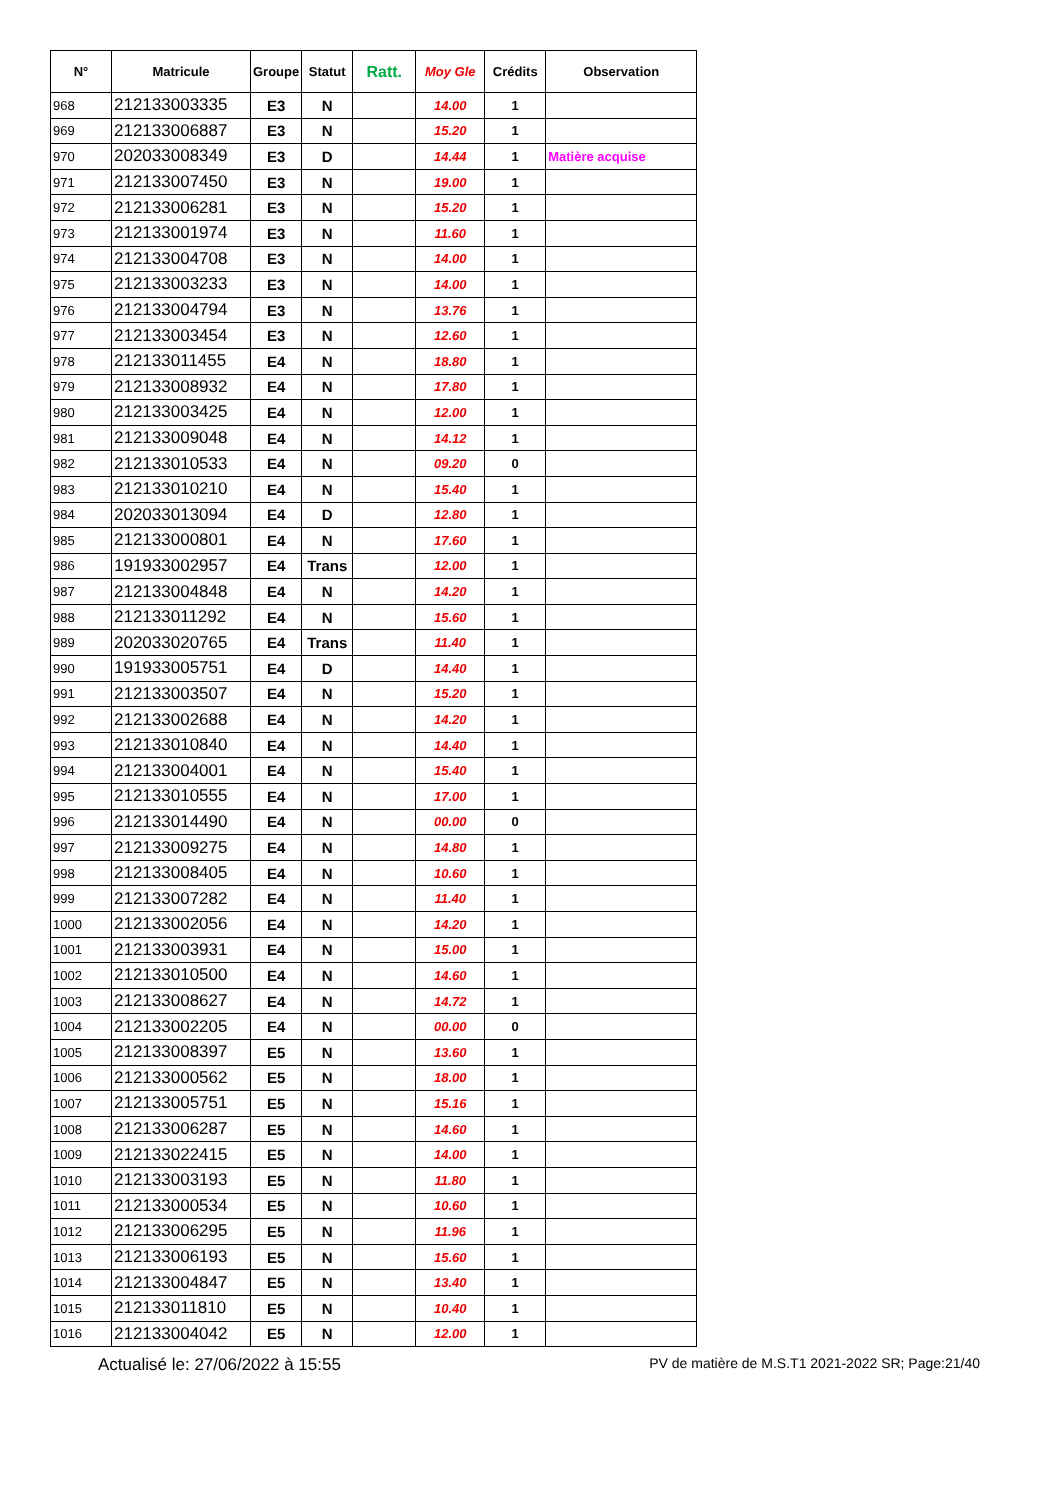| N° | Matricule | Groupe | Statut | Ratt. | Moy Gle | Crédits | Observation |
| --- | --- | --- | --- | --- | --- | --- | --- |
| 968 | 212133003335 | E3 | N | | 14.00 | 1 | |
| 969 | 212133006887 | E3 | N | | 15.20 | 1 | |
| 970 | 202033008349 | E3 | D | | 14.44 | 1 | Matière acquise |
| 971 | 212133007450 | E3 | N | | 19.00 | 1 | |
| 972 | 212133006281 | E3 | N | | 15.20 | 1 | |
| 973 | 212133001974 | E3 | N | | 11.60 | 1 | |
| 974 | 212133004708 | E3 | N | | 14.00 | 1 | |
| 975 | 212133003233 | E3 | N | | 14.00 | 1 | |
| 976 | 212133004794 | E3 | N | | 13.76 | 1 | |
| 977 | 212133003454 | E3 | N | | 12.60 | 1 | |
| 978 | 212133011455 | E4 | N | | 18.80 | 1 | |
| 979 | 212133008932 | E4 | N | | 17.80 | 1 | |
| 980 | 212133003425 | E4 | N | | 12.00 | 1 | |
| 981 | 212133009048 | E4 | N | | 14.12 | 1 | |
| 982 | 212133010533 | E4 | N | | 09.20 | 0 | |
| 983 | 212133010210 | E4 | N | | 15.40 | 1 | |
| 984 | 202033013094 | E4 | D | | 12.80 | 1 | |
| 985 | 212133000801 | E4 | N | | 17.60 | 1 | |
| 986 | 191933002957 | E4 | Trans | | 12.00 | 1 | |
| 987 | 212133004848 | E4 | N | | 14.20 | 1 | |
| 988 | 212133011292 | E4 | N | | 15.60 | 1 | |
| 989 | 202033020765 | E4 | Trans | | 11.40 | 1 | |
| 990 | 191933005751 | E4 | D | | 14.40 | 1 | |
| 991 | 212133003507 | E4 | N | | 15.20 | 1 | |
| 992 | 212133002688 | E4 | N | | 14.20 | 1 | |
| 993 | 212133010840 | E4 | N | | 14.40 | 1 | |
| 994 | 212133004001 | E4 | N | | 15.40 | 1 | |
| 995 | 212133010555 | E4 | N | | 17.00 | 1 | |
| 996 | 212133014490 | E4 | N | | 00.00 | 0 | |
| 997 | 212133009275 | E4 | N | | 14.80 | 1 | |
| 998 | 212133008405 | E4 | N | | 10.60 | 1 | |
| 999 | 212133007282 | E4 | N | | 11.40 | 1 | |
| 1000 | 212133002056 | E4 | N | | 14.20 | 1 | |
| 1001 | 212133003931 | E4 | N | | 15.00 | 1 | |
| 1002 | 212133010500 | E4 | N | | 14.60 | 1 | |
| 1003 | 212133008627 | E4 | N | | 14.72 | 1 | |
| 1004 | 212133002205 | E4 | N | | 00.00 | 0 | |
| 1005 | 212133008397 | E5 | N | | 13.60 | 1 | |
| 1006 | 212133000562 | E5 | N | | 18.00 | 1 | |
| 1007 | 212133005751 | E5 | N | | 15.16 | 1 | |
| 1008 | 212133006287 | E5 | N | | 14.60 | 1 | |
| 1009 | 212133022415 | E5 | N | | 14.00 | 1 | |
| 1010 | 212133003193 | E5 | N | | 11.80 | 1 | |
| 1011 | 212133000534 | E5 | N | | 10.60 | 1 | |
| 1012 | 212133006295 | E5 | N | | 11.96 | 1 | |
| 1013 | 212133006193 | E5 | N | | 15.60 | 1 | |
| 1014 | 212133004847 | E5 | N | | 13.40 | 1 | |
| 1015 | 212133011810 | E5 | N | | 10.40 | 1 | |
| 1016 | 212133004042 | E5 | N | | 12.00 | 1 | |
Actualisé le: 27/06/2022 à 15:55 PV de matière de M.S.T1 2021-2022 SR; Page:21/40